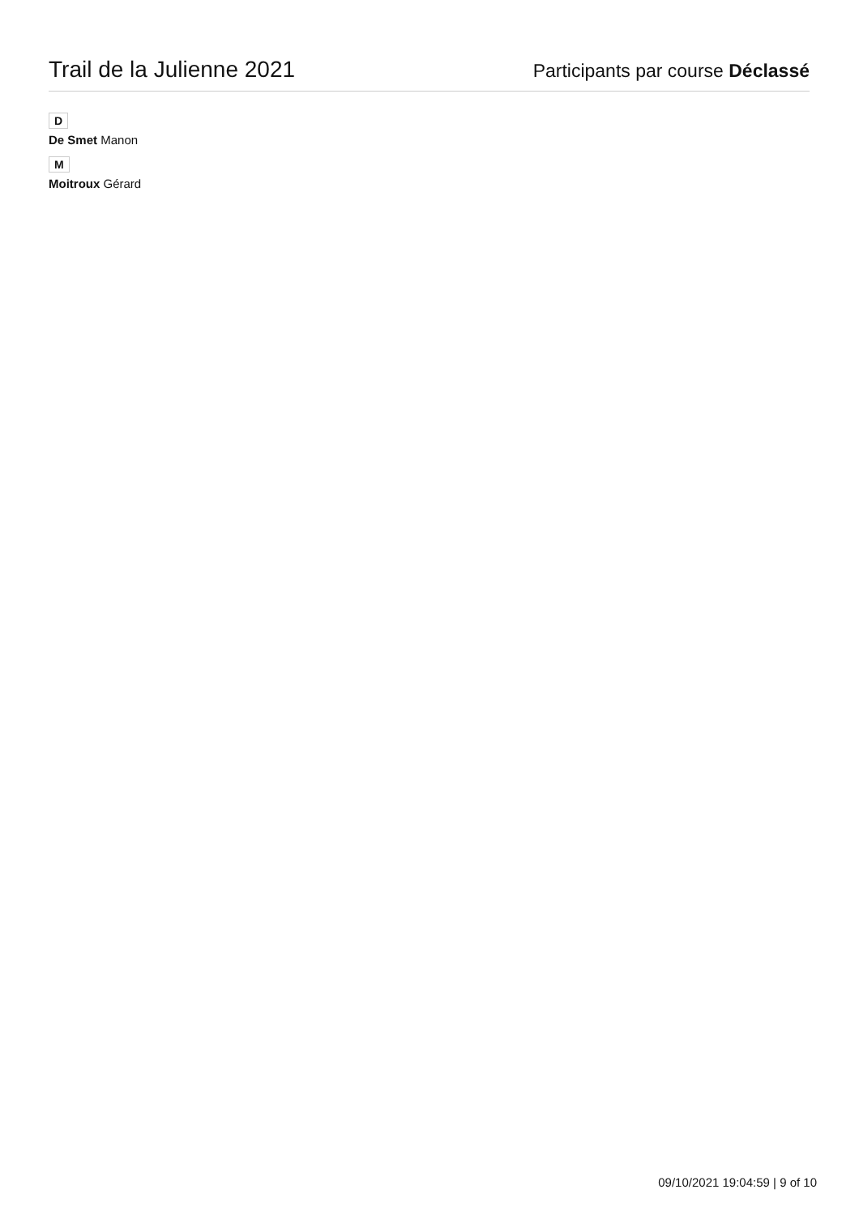Trail de la Julienne 2021
Participants par course Déclassé
D
De Smet Manon
M
Moitroux Gérard
09/10/2021 19:04:59 | 9 of 10